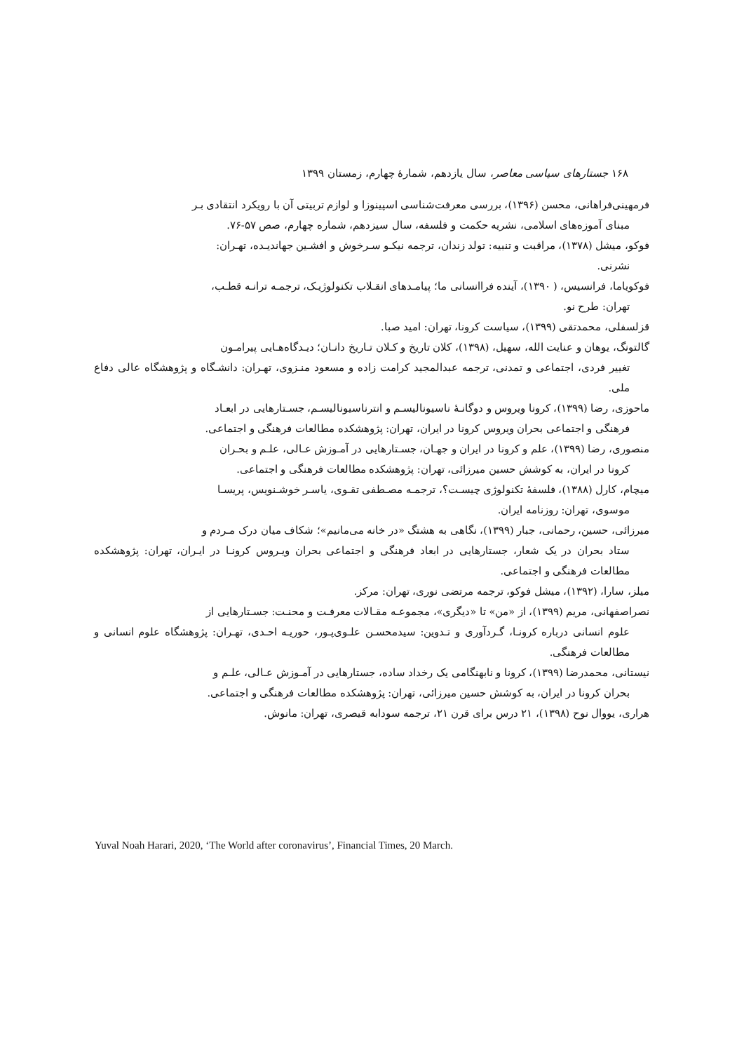۱۶۸ جستارهای سیاسی معاصر، سال یازدهم، شمارهٔ چهارم، زمستان ۱۳۹۹
فرمهینی‌فراهانی، محسن (۱۳۹۶)، بررسی معرفت‌شناسی اسپینوزا و لوازم تربیتی آن با رویکرد انتقادی بـر
مبنای آموزه‌های اسلامی، نشریه حکمت و فلسفه، سال سیزدهم، شماره چهارم، صص ۵۷-۷۶.
فوکو، میشل (۱۳۷۸)، مراقبت و تنبیه: تولد زندان، ترجمه نیکـو سـرخوش و افشـین جهاندیـده، تهـران:
نشرنی.
فوکویاما، فرانسیس، ( ۱۳۹۰)، آینده فراانسانی ما؛ پیامـدهای انقـلاب تکنولوژیـک، ترجمـه ترانـه قطـب،
تهران: طرح نو.
قزلسفلی، محمدتقی (۱۳۹۹)، سیاست کرونا، تهران: امید صبا.
گالتونگ، یوهان و عنایت الله، سهیل، (۱۳۹۸)، کلان تاریخ و کـلان تـاریخ دانـان؛ دیـدگاه‌هـایی پیرامـون
تغییر فردی، اجتماعی و تمدنی، ترجمه عبدالمجید کرامت زاده و مسعود منـزوی، تهـران: دانشـگاه و پژوهشگاه عالی دفاع ملی.
ماحوزی، رضا (۱۳۹۹)، کرونا ویروس و دوگانـهٔ ناسیونالیسـم و انترناسیونالیسـم، جسـتارهایی در ابعـاد
فرهنگی و اجتماعی بحران ویروس کرونا در ایران، تهران: پژوهشکده مطالعات فرهنگی و اجتماعی.
منصوری، رضا (۱۳۹۹)، علم و کرونا در ایران و جهـان، جسـتارهایی در آمـوزش عـالی، علـم و بحـران
کرونا در ایران، به کوشش حسین میرزائی، تهران: پژوهشکده مطالعات فرهنگی و اجتماعی.
میچام، کارل (۱۳۸۸)، فلسفهٔ تکنولوژی چیسـت؟، ترجمـه مصـطفی تقـوی، یاسـر خوشـنویس، پریسـا
موسوی، تهران: روزنامه ایران.
میرزائی، حسین، رحمانی، جبار (۱۳۹۹)، نگاهی به هشتگ «در خانه می‌مانیم»؛ شکاف میان درک مـردم و
ستاد بحران در یک شعار، جستارهایی در ابعاد فرهنگی و اجتماعی بحران ویـروس کرونـا در ایـران، تهران: پژوهشکده مطالعات فرهنگی و اجتماعی.
میلز، سارا، (۱۳۹۲)، میشل فوکو، ترجمه مرتضی نوری، تهران: مرکز.
نصراصفهانی، مریم (۱۳۹۹)، از «من» تا «دیگری»، مجموعـه مقـالات معرفـت و محنـت: جسـتارهایی از
علوم انسانی درباره کرونـا، گـردآوری و تـدوین: سیدمحسـن علـوی‌پـور، حوریـه احـدی، تهـران: پژوهشگاه علوم انسانی و مطالعات فرهنگی.
نیستانی، محمدرضا (۱۳۹۹)، کرونا و نابهنگامی یک رخداد ساده، جستارهایی در آمـوزش عـالی، علـم و
بحران کرونا در ایران، به کوشش حسین میرزائی، تهران: پژوهشکده مطالعات فرهنگی و اجتماعی.
هراری، یووال نوح (۱۳۹۸)، ۲۱ درس برای قرن ۲۱، ترجمه سودابه قیصری، تهران: مانوش.
Yuval Noah Harari, 2020, ‘The World after coronavirus’, Financial Times, 20 March.